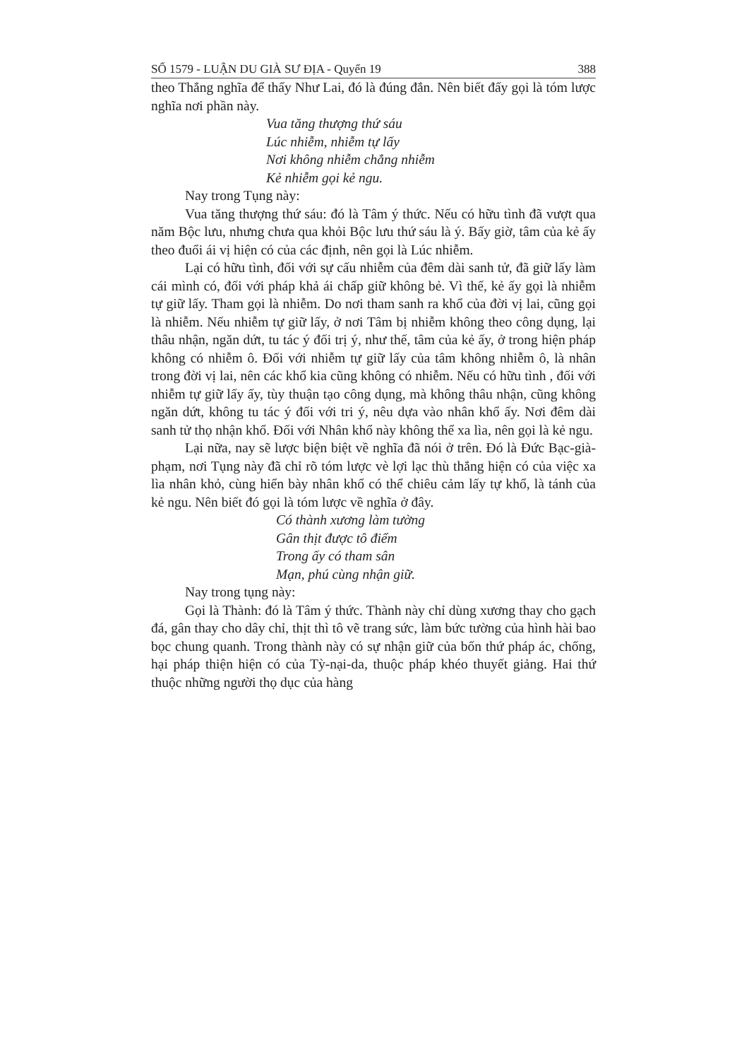SỐ 1579 - LUẬN DU GIÀ SƯ ĐỊA - Quyển 19 388
theo Thắng nghĩa để thấy Như Lai, đó là đúng đắn. Nên biết đấy gọi là tóm lược nghĩa nơi phần này.
Vua tăng thượng thứ sáu
Lúc nhiễm, nhiễm tự lấy
Nơi không nhiễm chẳng nhiễm
Kẻ nhiễm gọi kẻ ngu.
Nay trong Tụng này:
Vua tăng thượng thứ sáu: đó là Tâm ý thức. Nếu có hữu tình đã vượt qua năm Bộc lưu, nhưng chưa qua khỏi Bộc lưu thứ sáu là ý. Bấy giờ, tâm của kẻ ấy theo đuổi ái vị hiện có của các định, nên gọi là Lúc nhiễm.
Lại có hữu tình, đối với sự cấu nhiễm của đêm dài sanh tử, đã giữ lấy làm cái mình có, đối với pháp khả ái chấp giữ không bẻ. Vì thế, kẻ ấy gọi là nhiễm tự giữ lấy. Tham gọi là nhiễm. Do nơi tham sanh ra khổ của đời vị lai, cũng gọi là nhiễm. Nếu nhiễm tự giữ lấy, ở nơi Tâm bị nhiễm không theo công dụng, lại thâu nhận, ngăn dứt, tu tác ý đối trị ý, như thế, tâm của kẻ ấy, ở trong hiện pháp không có nhiễm ô. Đối với nhiễm tự giữ lấy của tâm không nhiễm ô, là nhân trong đời vị lai, nên các khổ kia cũng không có nhiễm. Nếu có hữu tình , đối với nhiễm tự giữ lấy ấy, tùy thuận tạo công dụng, mà không thâu nhận, cũng không ngăn dứt, không tu tác ý đối với tri ý, nêu dựa vào nhân khổ ấy. Nơi đêm dài sanh tử thọ nhận khổ. Đối với Nhân khổ này không thể xa lìa, nên gọi là kẻ ngu.
Lại nữa, nay sẽ lược biện biệt về nghĩa đã nói ở trên. Đó là Đức Bạc-già-phạm, nơi Tụng này đã chỉ rõ tóm lược vè lợi lạc thù thắng hiện có của việc xa lìa nhân khỏ, cùng hiển bày nhân khổ có thể chiêu cảm lấy tự khổ, là tánh của kẻ ngu. Nên biết đó gọi là tóm lược về nghĩa ở đây.
Có thành xương làm tường
Gân thịt được tô điểm
Trong ấy có tham sân
Mạn, phú cùng nhận giữ.
Nay trong tụng này:
Gọi là Thành: đó là Tâm ý thức. Thành này chỉ dùng xương thay cho gạch đá, gân thay cho dây chỉ, thịt thì tô vẽ trang sức, làm bức tường của hình hài bao bọc chung quanh. Trong thành này có sự nhận giữ của bốn thứ pháp ác, chống, hại pháp thiện hiện có của Tỳ-nại-da, thuộc pháp khéo thuyết giảng. Hai thứ thuộc những người thọ dục của hàng